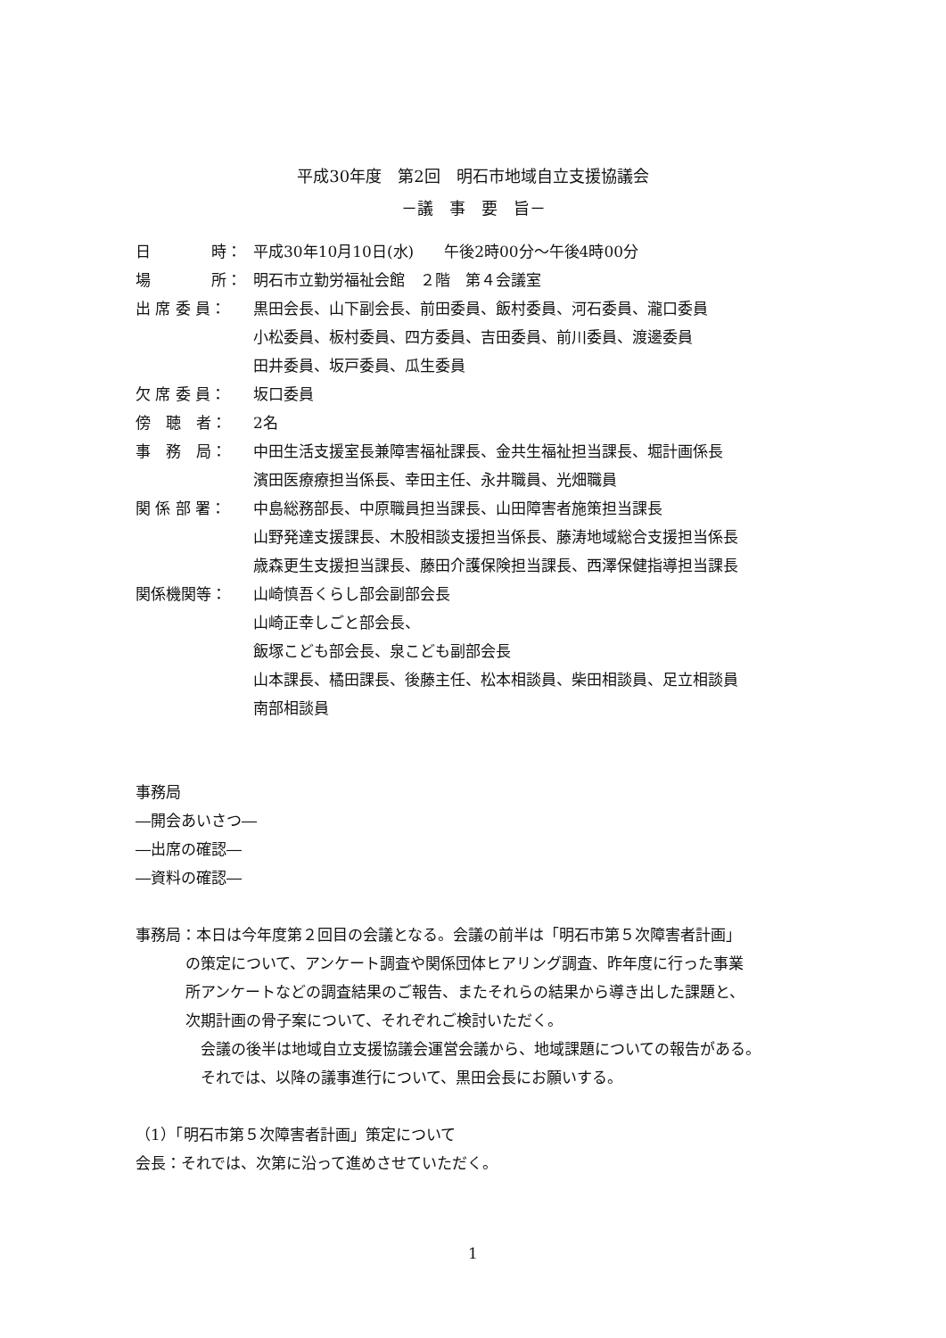平成30年度　第2回　明石市地域自立支援協議会
－議　事　要　旨－
日　　　　時：
平成30年10月10日(水)　　午後2時00分～午後4時00分
場　　　　所：
明石市立勤労福祉会館　２階　第４会議室
出 席 委 員：
黒田会長、山下副会長、前田委員、飯村委員、河石委員、瀧口委員
小松委員、板村委員、四方委員、吉田委員、前川委員、渡邊委員
田井委員、坂戸委員、瓜生委員
欠 席 委 員：
坂口委員
傍　聴　者：
2名
事　務　局：
中田生活支援室長兼障害福祉課長、金共生福祉担当課長、堀計画係長
濱田医療療担当係長、幸田主任、永井職員、光畑職員
関 係 部 署：
中島総務部長、中原職員担当課長、山田障害者施策担当課長
山野発達支援課長、木股相談支援担当係長、藤涛地域総合支援担当係長
歳森更生支援担当課長、藤田介護保険担当課長、西澤保健指導担当課長
関係機関等：
山崎慎吾くらし部会副部会長
山崎正幸しごと部会長、
飯塚こども部会長、泉こども副部会長
山本課長、橘田課長、後藤主任、松本相談員、柴田相談員、足立相談員
南部相談員
事務局
―開会あいさつ―
―出席の確認―
―資料の確認―
事務局：本日は今年度第２回目の会議となる。会議の前半は「明石市第５次障害者計画」
の策定について、アンケート調査や関係団体ヒアリング調査、昨年度に行った事業
所アンケートなどの調査結果のご報告、またそれらの結果から導き出した課題と、
次期計画の骨子案について、それぞれご検討いただく。
　会議の後半は地域自立支援協議会運営会議から、地域課題についての報告がある。
　それでは、以降の議事進行について、黒田会長にお願いする。
（1）「明石市第５次障害者計画」策定について
会長：それでは、次第に沿って進めさせていただく。
1